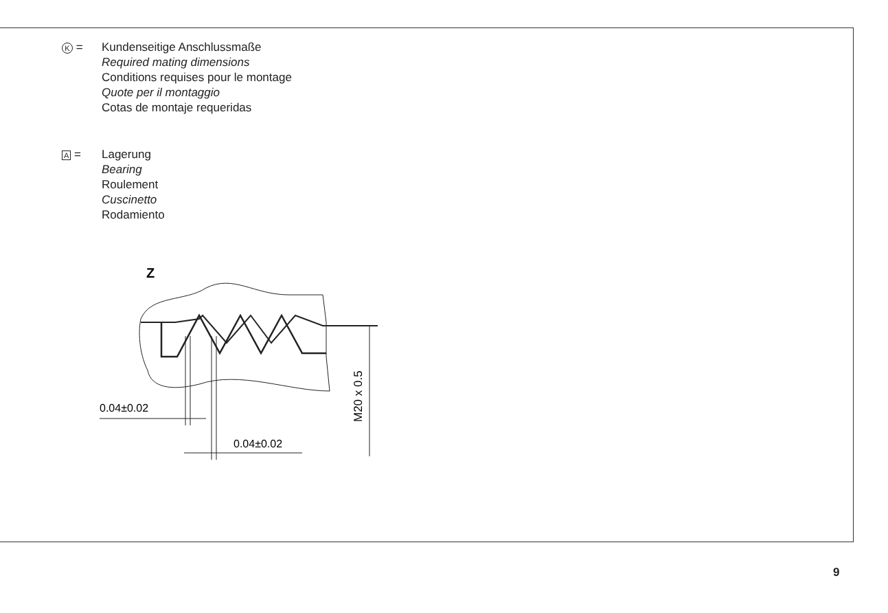K = Kundenseitige Anschlussmaße
Required mating dimensions
Conditions requises pour le montage
Quote per il montaggio
Cotas de montaje requeridas
A = Lagerung
Bearing
Roulement
Cuscinetto
Rodamiento
Z
M20 x 0.5
0.04±0.02
0.04±0.02
9